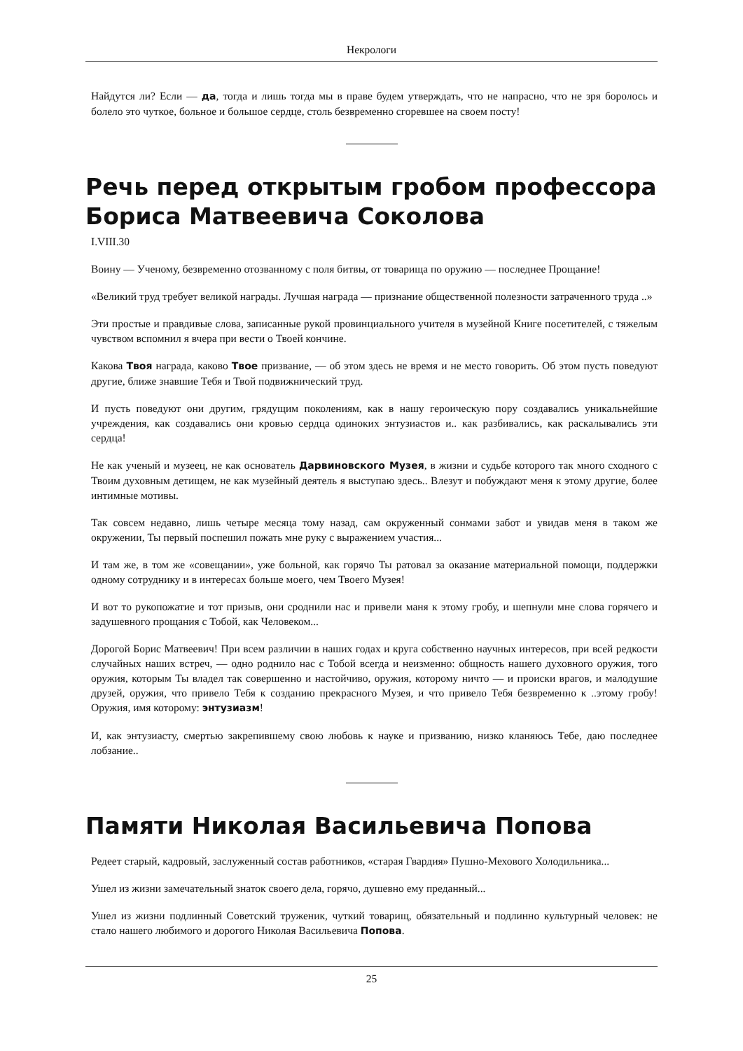Некрологи
Найдутся ли? Если — да, тогда и лишь тогда мы в праве будем утверждать, что не напрасно, что не зря боролось и болело это чуткое, больное и большое сердце, столь безвременно сгоревшее на своем посту!
Речь перед открытым гробом профессора Бориса Матвеевича Соколова
I.VIII.30
Воину — Ученому, безвременно отозванному с поля битвы, от товарища по оружию — последнее Прощание!
«Великий труд требует великой награды. Лучшая награда — признание общественной полезности затраченного труда ..»
Эти простые и правдивые слова, записанные рукой провинциального учителя в музейной Книге посетителей, с тяжелым чувством вспомнил я вчера при вести о Твоей кончине.
Какова Твоя награда, каково Твое призвание, — об этом здесь не время и не место говорить. Об этом пусть поведуют другие, ближе знавшие Тебя и Твой подвижнический труд.
И пусть поведуют они другим, грядущим поколениям, как в нашу героическую пору создавались уникальнейшие учреждения, как создавались они кровью сердца одиноких энтузиастов и.. как разбивались, как раскалывались эти сердца!
Не как ученый и музеец, не как основатель Дарвиновского Музея, в жизни и судьбе которого так много сходного с Твоим духовным детищем, не как музейный деятель я выступаю здесь.. Влезут и побуждают меня к этому другие, более интимные мотивы.
Так совсем недавно, лишь четыре месяца тому назад, сам окруженный сонмами забот и увидав меня в таком же окружении, Ты первый поспешил пожать мне руку с выражением участия...
И там же, в том же «совещании», уже больной, как горячо Ты ратовал за оказание материальной помощи, поддержки одному сотруднику и в интересах больше моего, чем Твоего Музея!
И вот то рукопожатие и тот призыв, они сроднили нас и привели маня к этому гробу, и шепнули мне слова горячего и задушевного прощания с Тобой, как Человеком...
Дорогой Борис Матвеевич! При всем различии в наших годах и круга собственно научных интересов, при всей редкости случайных наших встреч, — одно роднило нас с Тобой всегда и неизменно: общность нашего духовного оружия, того оружия, которым Ты владел так совершенно и настойчиво, оружия, которому ничто — и происки врагов, и малодушие друзей, оружия, что привело Тебя к созданию прекрасного Музея, и что привело Тебя безвременно к ..этому гробу! Оружия, имя которому: энтузиазм!
И, как энтузиасту, смертью закрепившему свою любовь к науке и призванию, низко кланяюсь Тебе, даю последнее лобзание..
Памяти Николая Васильевича Попова
Редеет старый, кадровый, заслуженный состав работников, «старая Гвардия» Пушно-Мехового Холодильника...
Ушел из жизни замечательный знаток своего дела, горячо, душевно ему преданный...
Ушел из жизни подлинный Советский труженик, чуткий товарищ, обязательный и подлинно культурный человек: не стало нашего любимого и дорогого Николая Васильевича Попова.
25